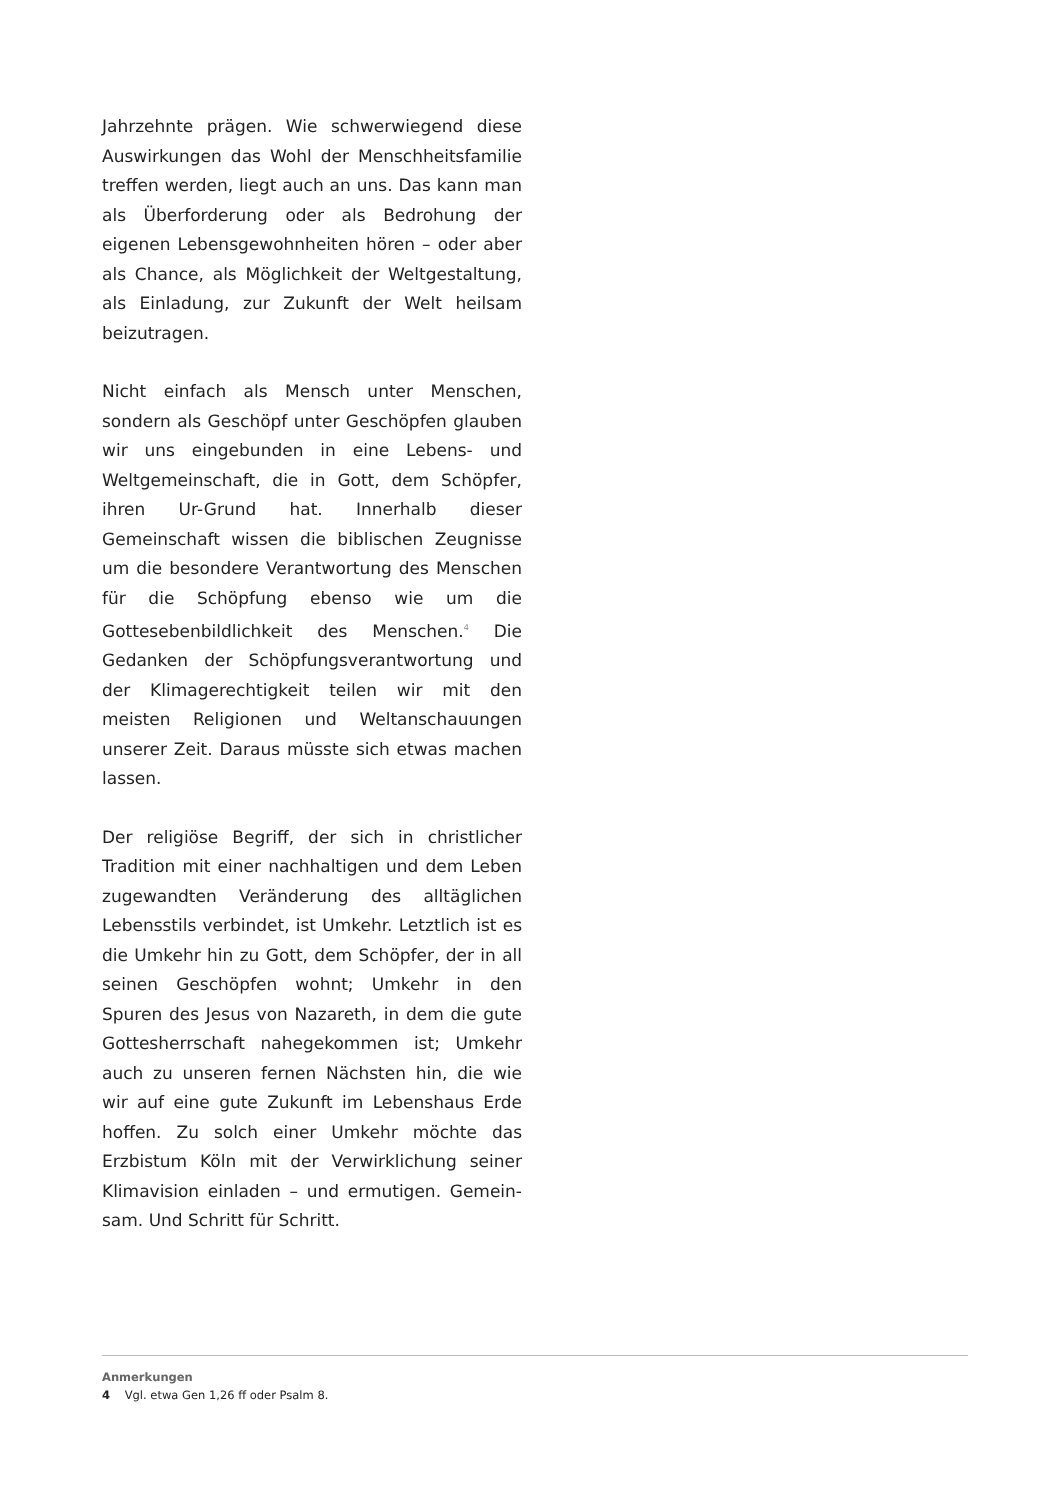Jahrzehnte prägen. Wie schwerwiegend diese Aus­wirkungen das Wohl der Menschheitsfamilie treffen werden, liegt auch an uns. Das kann man als Über­forderung oder als Bedrohung der eigenen Lebens­gewohnheiten hören – oder aber als Chance, als Mög­lichkeit der Weltgestaltung, als Einladung, zur Zukunft der Welt heilsam beizutragen.
Nicht einfach als Mensch unter Menschen, sondern als Geschöpf unter Geschöpfen glauben wir uns ein­gebunden in eine Lebens- und Weltgemeinschaft, die in Gott, dem Schöpfer, ihren Ur-Grund hat. Innerhalb dieser Gemeinschaft wissen die biblischen Zeugnisse um die besondere Verantwortung des Menschen für die Schöpfung ebenso wie um die Gottesebenbildlichkeit des Menschen.<sup>4</sup> Die Gedanken der Schöpfungsverant­wortung und der Klimagerechtigkeit teilen wir mit den meisten Religionen und Weltanschauungen unserer Zeit. Daraus müsste sich etwas machen lassen.
Der religiöse Begriff, der sich in christlicher Tradition mit einer nachhaltigen und dem Leben zugewandten Veränderung des alltäglichen Lebensstils verbindet, ist Umkehr. Letztlich ist es die Umkehr hin zu Gott, dem Schöpfer, der in all seinen Geschöpfen wohnt; Umkehr in den Spuren des Jesus von Nazareth, in dem die gute Gottesherrschaft nahegekommen ist; Umkehr auch zu unseren fernen Nächsten hin, die wie wir auf eine gute Zukunft im Lebenshaus Erde hoffen. Zu solch einer Um­kehr möchte das Erzbistum Köln mit der Verwirklichung seiner Klimavision einladen – und ermutigen. Gemein­sam. Und Schritt für Schritt.
Anmerkungen
4 Vgl. etwa Gen 1,26 ff oder Psalm 8.